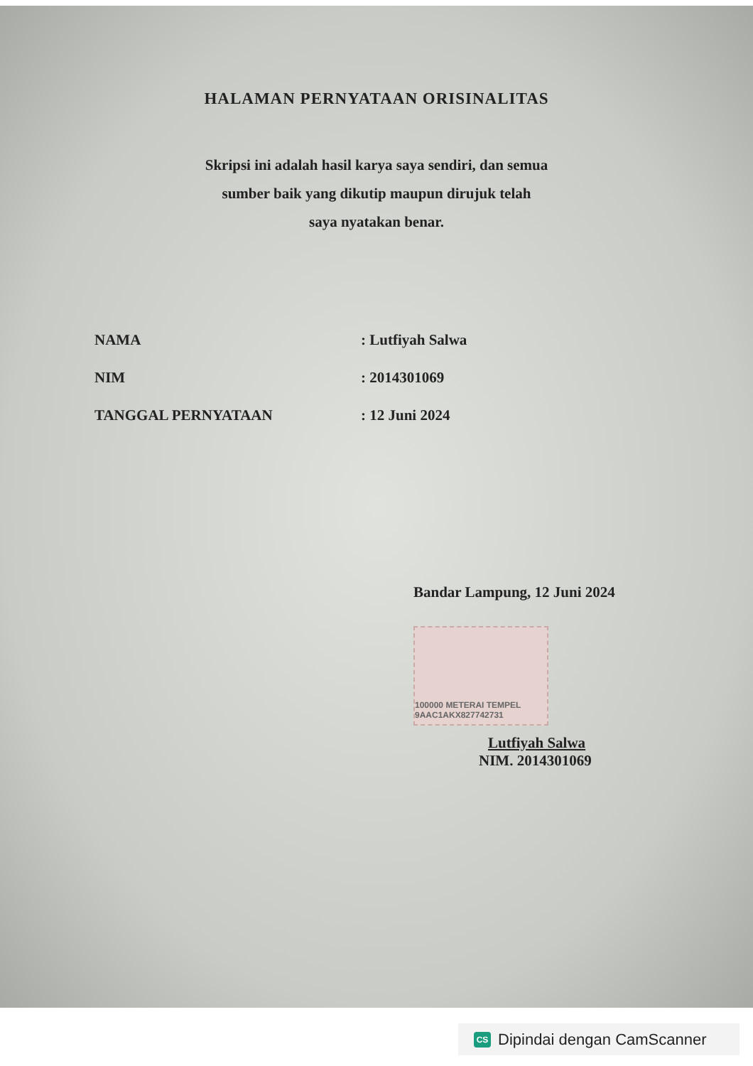HALAMAN PERNYATAAN ORISINALITAS
Skripsi ini adalah hasil karya saya sendiri, dan semua
sumber baik yang dikutip maupun dirujuk telah
saya nyatakan benar.
| NAMA | : Lutfiyah Salwa |
| NIM | : 2014301069 |
| TANGGAL PERNYATAAN | : 12 Juni 2024 |
Bandar Lampung, 12 Juni 2024
100000 METERAI TEMPEL 9AAC1AKX827742731
Lutfiyah Salwa
NIM. 2014301069
CS Dipindai dengan CamScanner